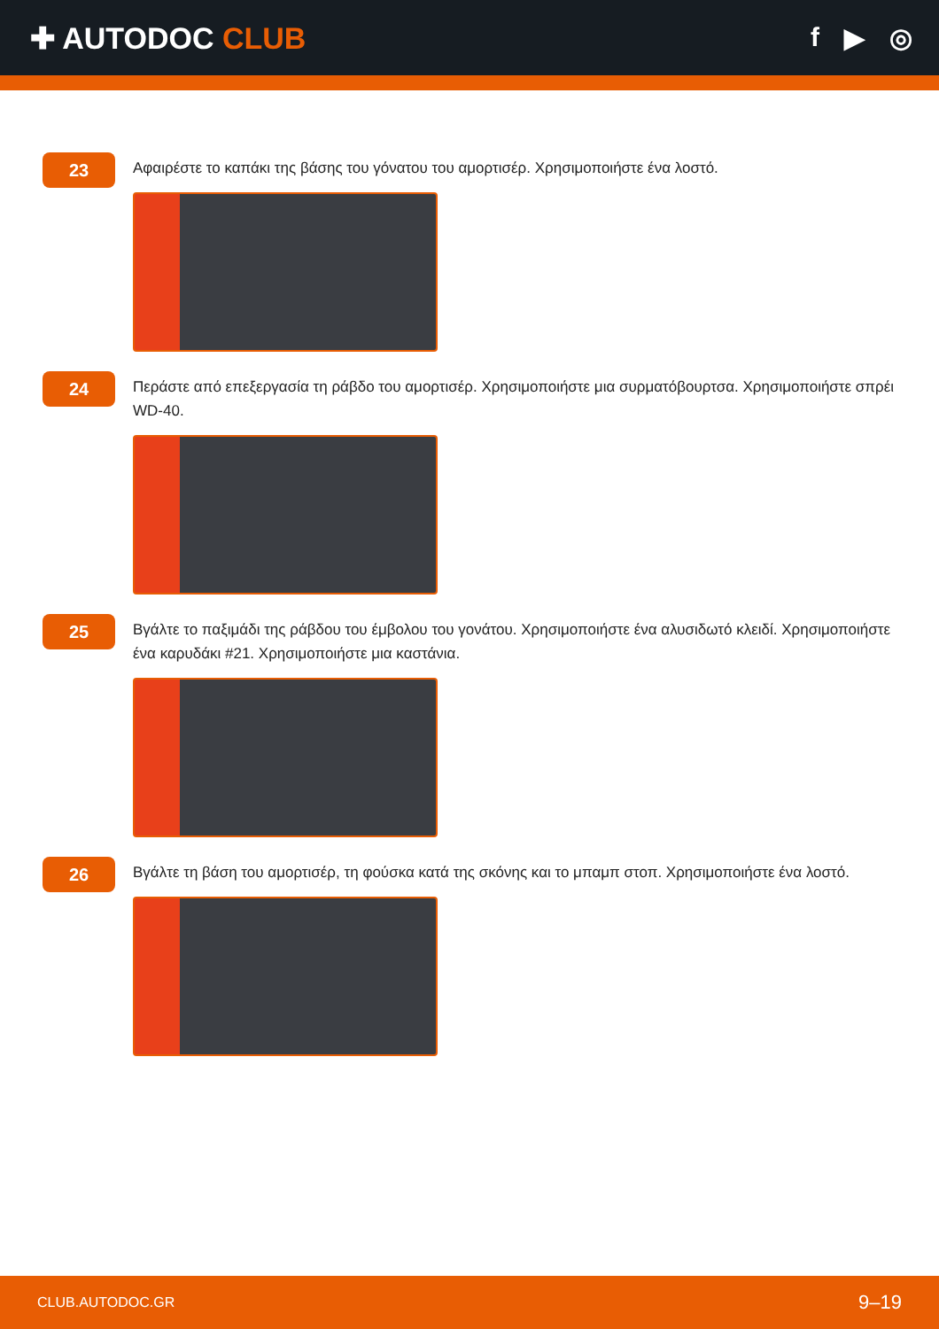✚ AUTODOC CLUB f ▶ ◎
23
Αφαιρέστε το καπάκι της βάσης του γόνατου του αμορτισέρ. Χρησιμοποιήστε ένα λοστό.
24
Περάστε από επεξεργασία τη ράβδο του αμορτισέρ. Χρησιμοποιήστε μια συρματόβουρτσα. Χρησιμοποιήστε σπρέι WD-40.
25
Βγάλτε το παξιμάδι της ράβδου του έμβολου του γονάτου. Χρησιμοποιήστε ένα αλυσιδωτό κλειδί. Χρησιμοποιήστε ένα καρυδάκι #21. Χρησιμοποιήστε μια καστάνια.
26
Βγάλτε τη βάση του αμορτισέρ, τη φούσκα κατά της σκόνης και το μπαμπ στοπ. Χρησιμοποιήστε ένα λοστό.
CLUB.AUTODOC.GR 9–19